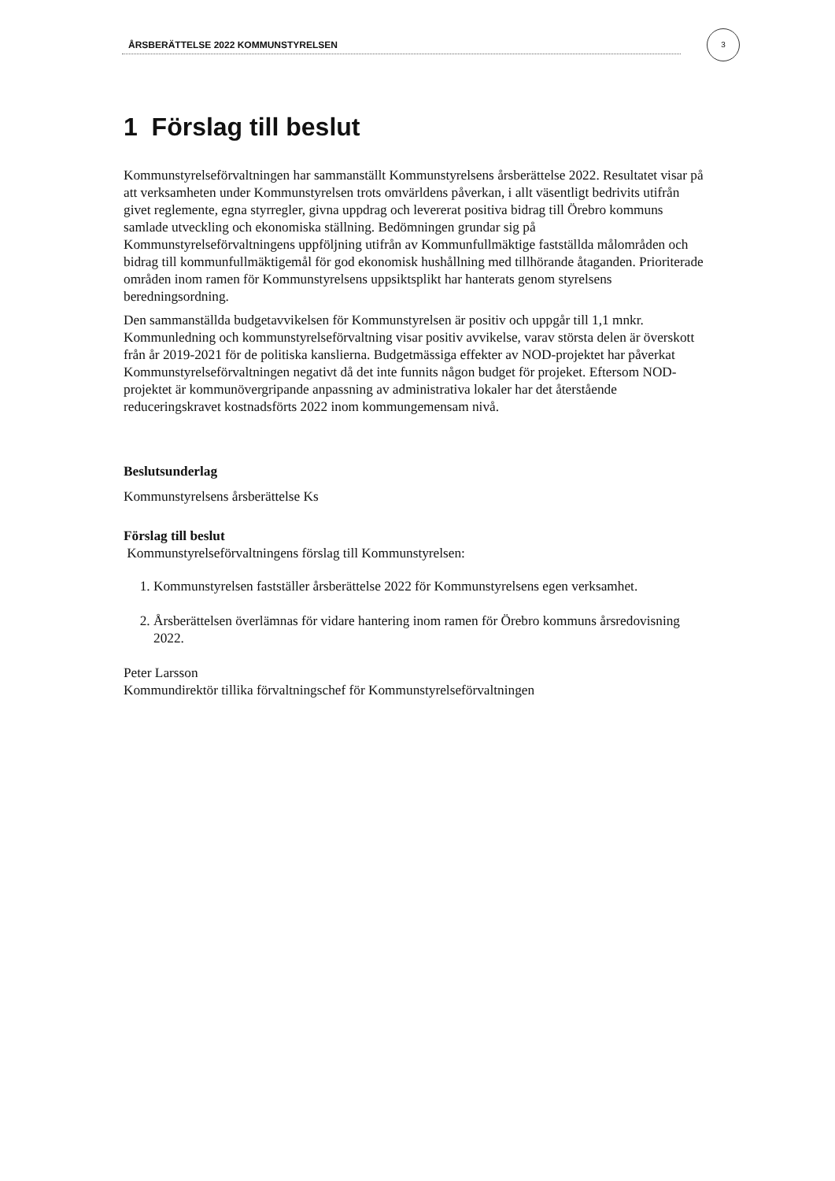ÅRSBERÄTTELSE 2022 KOMMUNSTYRELSEN
3
1 Förslag till beslut
Kommunstyrelseförvaltningen har sammanställt Kommunstyrelsens årsberättelse 2022. Resultatet visar på att verksamheten under Kommunstyrelsen trots omvärldens påverkan, i allt väsentligt bedrivits utifrån givet reglemente, egna styrregler, givna uppdrag och levererat positiva bidrag till Örebro kommuns samlade utveckling och ekonomiska ställning. Bedömningen grundar sig på Kommunstyrelseförvaltningens uppföljning utifrån av Kommunfullmäktige fastställda målområden och bidrag till kommunfullmäktigemål för god ekonomisk hushållning med tillhörande åtaganden. Prioriterade områden inom ramen för Kommunstyrelsens uppsiktsplikt har hanterats genom styrelsens beredningsordning.
Den sammanställda budgetavvikelsen för Kommunstyrelsen är positiv och uppgår till 1,1 mnkr. Kommunledning och kommunstyrelseförvaltning visar positiv avvikelse, varav största delen är överskott från år 2019-2021 för de politiska kanslierna. Budgetmässiga effekter av NOD-projektet har påverkat Kommunstyrelseförvaltningen negativt då det inte funnits någon budget för projeket. Eftersom NOD- projektet är kommunövergripande anpassning av administrativa lokaler har det återstående reduceringskravet kostnadsförts 2022 inom kommungemensam nivå.
Beslutsunderlag
Kommunstyrelsens årsberättelse Ks
Förslag till beslut
Kommunstyrelseförvaltningens förslag till Kommunstyrelsen:
1. Kommunstyrelsen fastställer årsberättelse 2022 för Kommunstyrelsens egen verksamhet.
2. Årsberättelsen överlämnas för vidare hantering inom ramen för Örebro kommuns årsredovisning 2022.
Peter Larsson
Kommundirektör tillika förvaltningschef för Kommunstyrelseförvaltningen